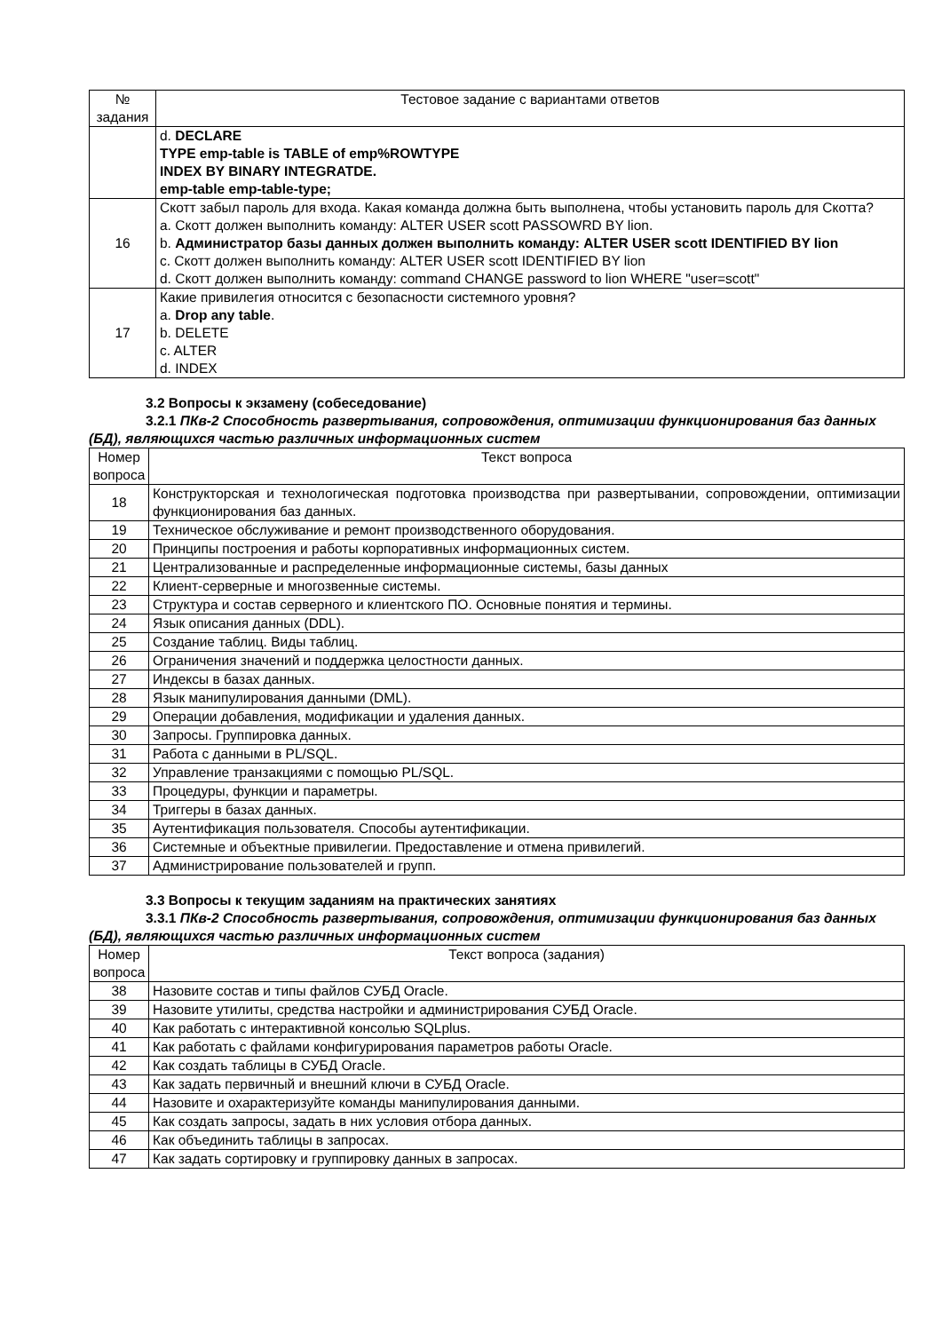| № задания | Тестовое задание с вариантами ответов |
| --- | --- |
| | d. DECLARE TYPE emp-table is TABLE of emp%ROWTYPE INDEX BY BINARY INTEGRATDE. emp-table emp-table-type; |
| 16 | Скотт забыл пароль для входа. Какая команда должна быть выполнена, чтобы установить пароль для Скотта? a. Скотт должен выполнить команду: ALTER USER scott PASSOWRD BY lion. b. Администратор базы данных должен выполнить команду: ALTER USER scott IDENTIFIED BY lion c. Скотт должен выполнить команду: ALTER USER scott IDENTIFIED BY lion d. Скотт должен выполнить команду: command CHANGE password to lion WHERE "user=scott" |
| 17 | Какие привилегия относится с безопасности системного уровня? a. Drop any table . b. DELETE c. ALTER d. INDEX |
3.2 Вопросы к экзамену (собеседование)
3.2.1 ПКв-2 Способность развертывания, сопровождения, оптимизации функционирования баз данных (БД), являющихся частью различных информационных систем
| Номер вопроса | Текст вопроса |
| 18 | Конструкторская и технологическая подготовка производства при развертывании, сопровождении, оптимизации функционирования баз данных. |
| 19 | Техническое обслуживание и ремонт производственного оборудования. |
| 20 | Принципы построения и работы корпоративных информационных систем. |
| 21 | Централизованные и распределенные информационные системы, базы данных |
| 22 | Клиент-серверные и многозвенные системы. |
| 23 | Структура и состав серверного и клиентского ПО. Основные понятия и термины. |
| 24 | Язык описания данных (DDL). |
| 25 | Создание таблиц. Виды таблиц. |
| 26 | Ограничения значений и поддержка целостности данных. |
| 27 | Индексы в базах данных. |
| 28 | Язык манипулирования данными (DML). |
| 29 | Операции добавления, модификации и удаления данных. |
| 30 | Запросы. Группировка данных. |
| 31 | Работа с данными в PL/SQL. |
| 32 | Управление транзакциями с помощью PL/SQL. |
| 33 | Процедуры, функции и параметры. |
| 34 | Триггеры в базах данных. |
| 35 | Аутентификация пользователя. Способы аутентификации. |
| 36 | Системные и объектные привилегии. Предоставление и отмена привилегий. |
| 37 | Администрирование пользователей и групп. |
3.3 Вопросы к текущим заданиям на практических занятиях
3.3.1 ПКв-2 Способность развертывания, сопровождения, оптимизации функционирования баз данных (БД), являющихся частью различных информационных систем
| Номер вопроса | Текст вопроса (задания) |
| 38 | Назовите состав и типы файлов СУБД Oracle. |
| 39 | Назовите утилиты, средства настройки и администрирования СУБД Oracle. |
| 40 | Как работать с интерактивной консолью SQLplus. |
| 41 | Как работать с файлами конфигурирования параметров работы Oracle. |
| 42 | Как создать таблицы в СУБД Oracle. |
| 43 | Как задать первичный и внешний ключи в СУБД Oracle. |
| 44 | Назовите и охарактеризуйте команды манипулирования данными. |
| 45 | Как создать запросы, задать в них условия отбора данных. |
| 46 | Как объединить таблицы в запросах. |
| 47 | Как задать сортировку и группировку данных в запросах. |